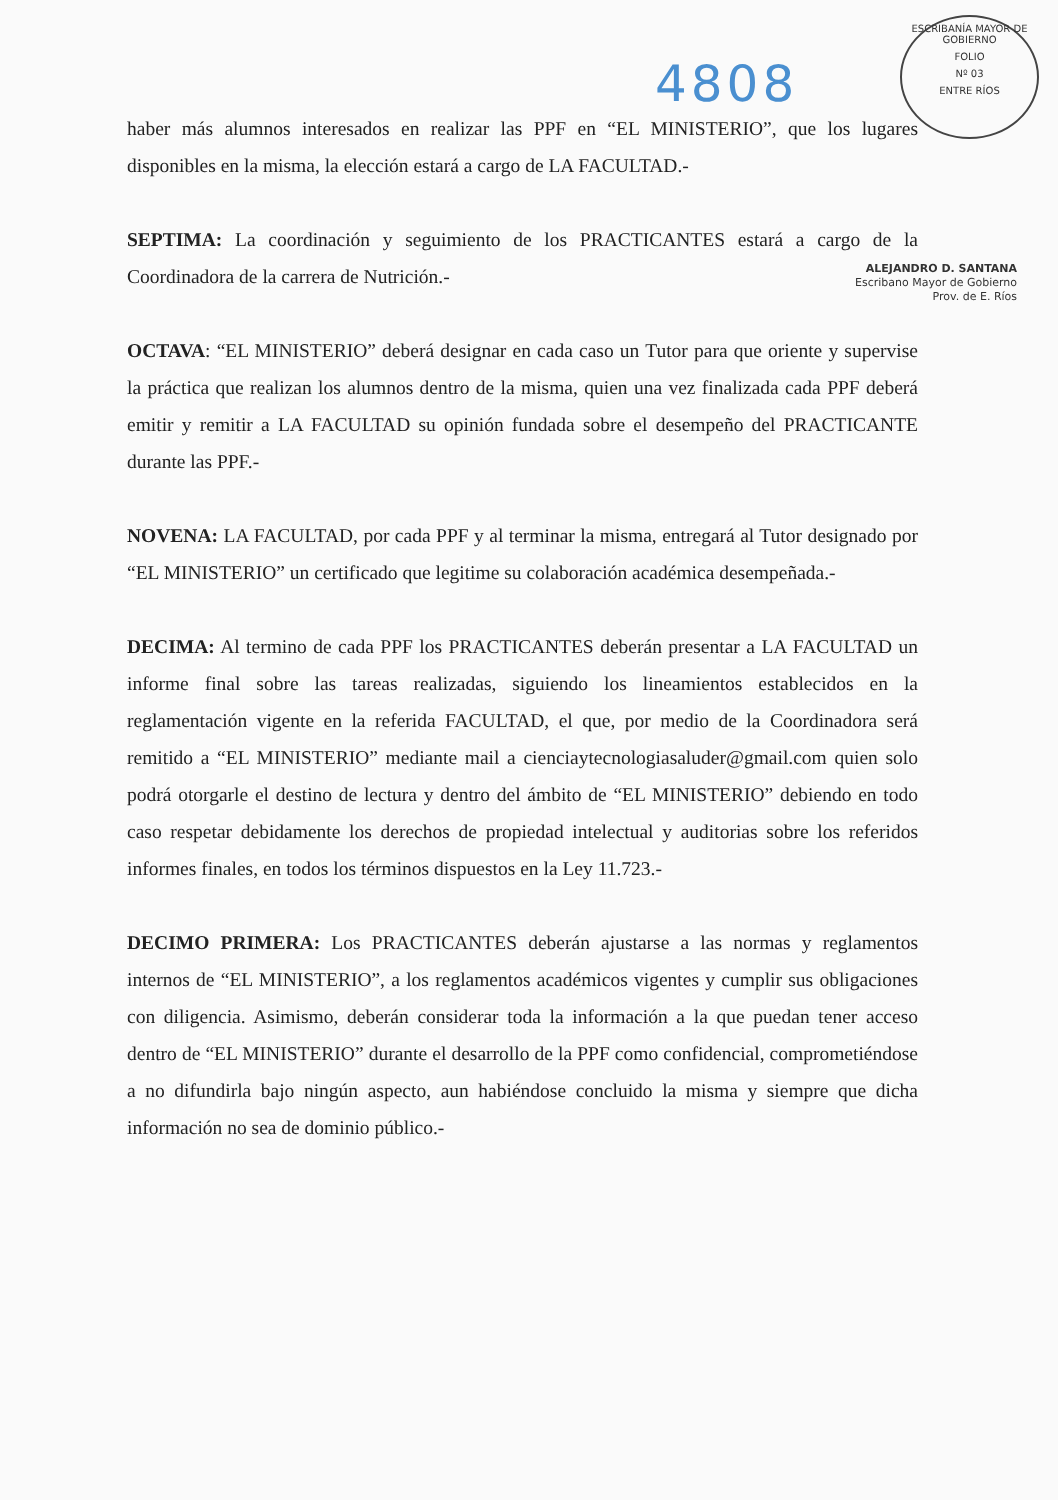4808
ESCRIBANÍA MAYOR DE GOBIERNO
FOLIO
Nº 03
ENTRE RÍOS
haber más alumnos interesados en realizar las PPF en “EL MINISTERIO”, que los lugares disponibles en la misma, la elección estará a cargo de LA FACULTAD.-
SEPTIMA: La coordinación y seguimiento de los PRACTICANTES estará a cargo de la Coordinadora de la carrera de Nutrición.-
OCTAVA: “EL MINISTERIO” deberá designar en cada caso un Tutor para que oriente y supervise la práctica que realizan los alumnos dentro de la misma, quien una vez finalizada cada PPF deberá emitir y remitir a LA FACULTAD su opinión fundada sobre el desempeño del PRACTICANTE durante las PPF.-
NOVENA: LA FACULTAD, por cada PPF y al terminar la misma, entregará al Tutor designado por “EL MINISTERIO” un certificado que legitime su colaboración académica desempeñada.-
DECIMA: Al termino de cada PPF los PRACTICANTES deberán presentar a LA FACULTAD un informe final sobre las tareas realizadas, siguiendo los lineamientos establecidos en la reglamentación vigente en la referida FACULTAD, el que, por medio de la Coordinadora será remitido a “EL MINISTERIO” mediante mail a cienciaytecnologiasaluder@gmail.com quien solo podrá otorgarle el destino de lectura y dentro del ámbito de “EL MINISTERIO” debiendo en todo caso respetar debidamente los derechos de propiedad intelectual y auditorias sobre los referidos informes finales, en todos los términos dispuestos en la Ley 11.723.-
DECIMO PRIMERA: Los PRACTICANTES deberán ajustarse a las normas y reglamentos internos de “EL MINISTERIO”, a los reglamentos académicos vigentes y cumplir sus obligaciones con diligencia. Asimismo, deberán considerar toda la información a la que puedan tener acceso dentro de “EL MINISTERIO” durante el desarrollo de la PPF como confidencial, comprometiéndose a no difundirla bajo ningún aspecto, aun habiéndose concluido la misma y siempre que dicha información no sea de dominio público.-
ALEJANDRO D. SANTANA
Escribano Mayor de Gobierno
Prov. de E. Ríos